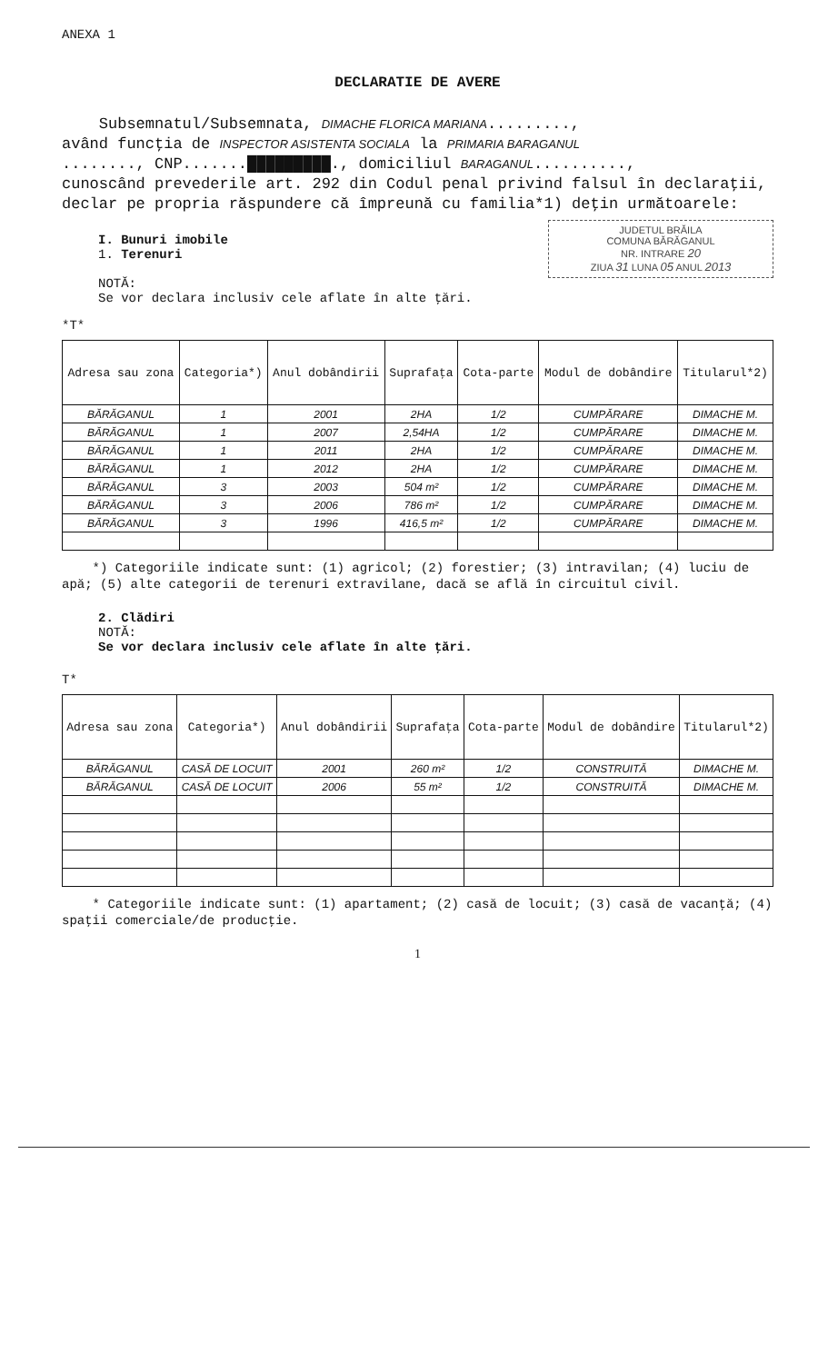ANEXA 1
DECLARATIE DE AVERE
Subsemnatul/Subsemnata, DIMACHE FLORICA MARIANA.........,
având funcţia de INSPECTOR ASISTENTA SOCIALA la PRIMARIA BARAGANUL
........, CNP.......█████████., domiciliul BARAGANUL..........,
cunoscând prevederile art. 292 din Codul penal privind falsul în declaraţii, declar pe propria răspundere că împreună cu familia*1) deţin următoarele:
JUDETUL BRĂILA
COMUNA BĂRĂGANUL
NR. INTRARE 20
ZIUA 31 LUNA 05 ANUL 2013
I. Bunuri imobile
1. Terenuri
NOTĂ:
Se vor declara inclusiv cele aflate în alte ţări.
*T*
| Adresa sau zona | Categoria*) | Anul dobândirii | Suprafaţa | Cota-parte | Modul de dobândire | Titularul*2) |
| --- | --- | --- | --- | --- | --- | --- |
| BĂRĂGANUL | 1 | 2001 | 2HA | 1/2 | CUMPĂRARE | DIMACHE M. |
| BĂRĂGANUL | 1 | 2007 | 2,54HA | 1/2 | CUMPĂRARE | DIMACHE M. |
| BĂRĂGANUL | 1 | 2011 | 2HA | 1/2 | CUMPĂRARE | DIMACHE M. |
| BĂRĂGANUL | 1 | 2012 | 2HA | 1/2 | CUMPĂRARE | DIMACHE M. |
| BĂRĂGANUL | 3 | 2003 | 504 m² | 1/2 | CUMPĂRARE | DIMACHE M. |
| BĂRĂGANUL | 3 | 2006 | 786 m² | 1/2 | CUMPĂRARE | DIMACHE M. |
| BĂRĂGANUL | 3 | 1996 | 416,5 m² | 1/2 | CUMPĂRARE | DIMACHE M. |
*) Categoriile indicate sunt: (1) agricol; (2) forestier; (3) intravilan; (4) luciu de apă; (5) alte categorii de terenuri extravilane, dacă se află în circuitul civil.
2. Clădiri
NOTĂ:
Se vor declara inclusiv cele aflate în alte ţări.
T*
| Adresa sau zona | Categoria*) | Anul dobândirii | Suprafaţa | Cota-parte | Modul de dobândire | Titularul*2) |
| --- | --- | --- | --- | --- | --- | --- |
| BĂRĂGANUL | CASĂ DE LOCUIT | 2001 | 260 m² | 1/2 | CONSTRUITĂ | DIMACHE M. |
| BĂRĂGANUL | CASĂ DE LOCUIT | 2006 | 55 m² | 1/2 | CONSTRUITĂ | DIMACHE M. |
* Categoriile indicate sunt: (1) apartament; (2) casă de locuit; (3) casă de vacanţă; (4) spaţii comerciale/de producţie.
1